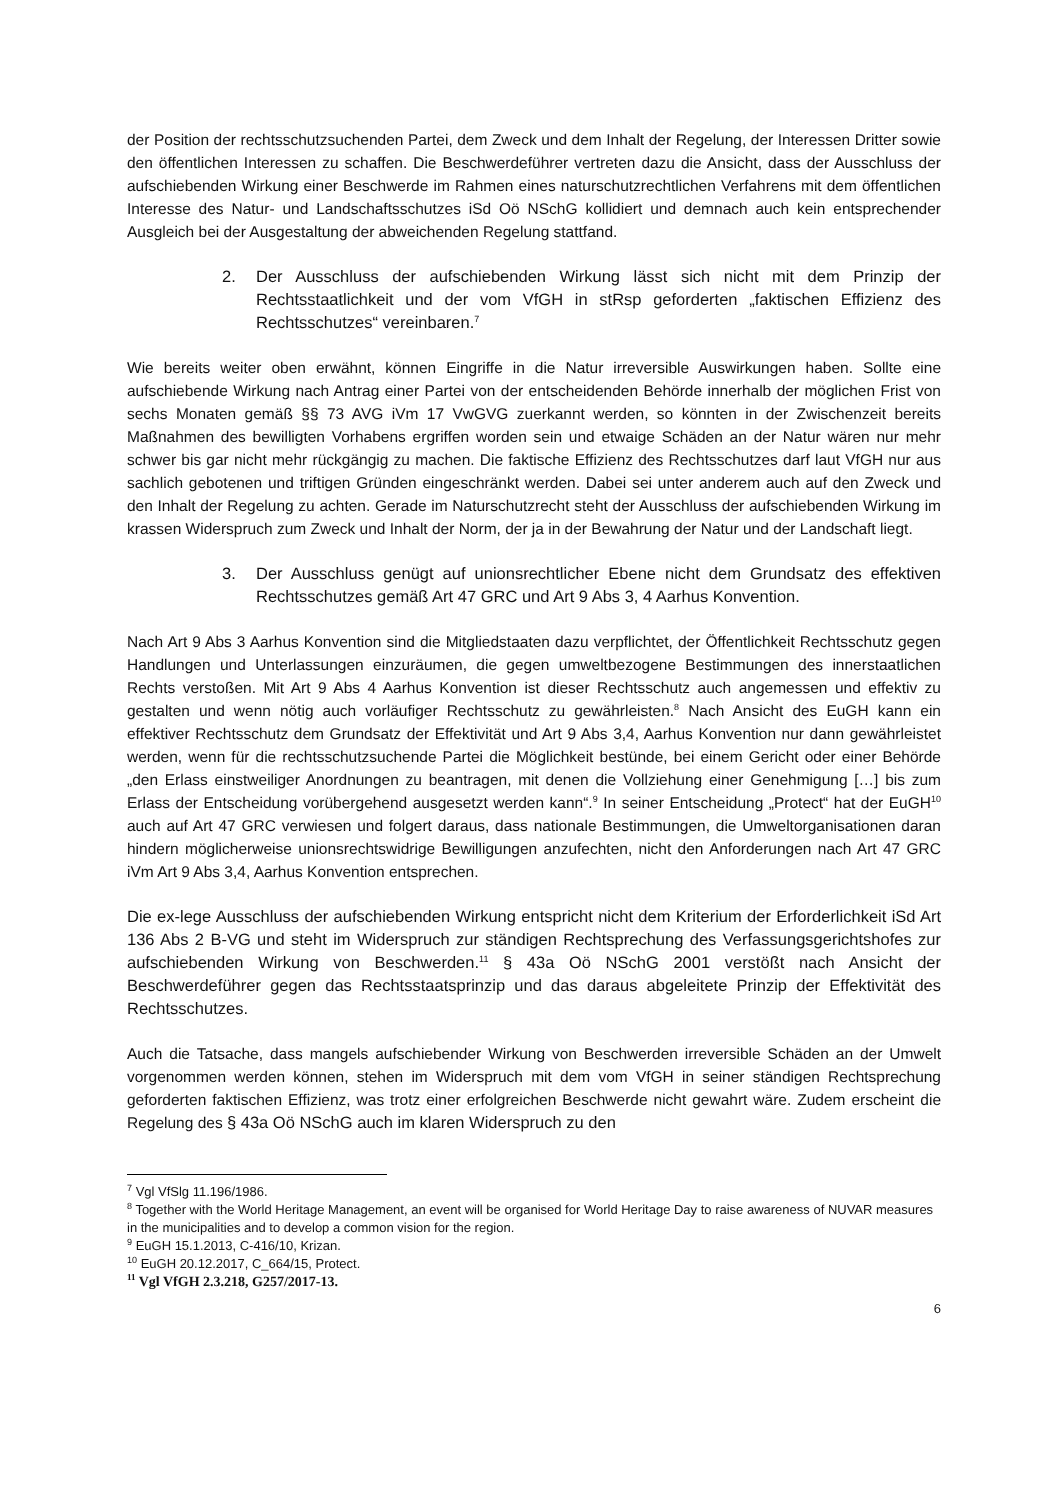der Position der rechtsschutzsuchenden Partei, dem Zweck und dem Inhalt der Regelung, der Interessen Dritter sowie den öffentlichen Interessen zu schaffen. Die Beschwerdeführer vertreten dazu die Ansicht, dass der Ausschluss der aufschiebenden Wirkung einer Beschwerde im Rahmen eines naturschutzrechtlichen Verfahrens mit dem öffentlichen Interesse des Natur- und Landschaftsschutzes iSd Oö NSchG kollidiert und demnach auch kein entsprechender Ausgleich bei der Ausgestaltung der abweichenden Regelung stattfand.
2. Der Ausschluss der aufschiebenden Wirkung lässt sich nicht mit dem Prinzip der Rechtsstaatlichkeit und der vom VfGH in stRsp geforderten „faktischen Effizienz des Rechtsschutzes“ vereinbaren.<sup>7</sup>
Wie bereits weiter oben erwähnt, können Eingriffe in die Natur irreversible Auswirkungen haben. Sollte eine aufschiebende Wirkung nach Antrag einer Partei von der entscheidenden Behörde innerhalb der möglichen Frist von sechs Monaten gemäß §§ 73 AVG iVm 17 VwGVG zuerkannt werden, so könnten in der Zwischenzeit bereits Maßnahmen des bewilligten Vorhabens ergriffen worden sein und etwaige Schäden an der Natur wären nur mehr schwer bis gar nicht mehr rückgängig zu machen. Die faktische Effizienz des Rechtsschutzes darf laut VfGH nur aus sachlich gebotenen und triftigen Gründen eingeschränkt werden. Dabei sei unter anderem auch auf den Zweck und den Inhalt der Regelung zu achten. Gerade im Naturschutzrecht steht der Ausschluss der aufschiebenden Wirkung im krassen Widerspruch zum Zweck und Inhalt der Norm, der ja in der Bewahrung der Natur und der Landschaft liegt.
3. Der Ausschluss genügt auf unionsrechtlicher Ebene nicht dem Grundsatz des effektiven Rechtsschutzes gemäß Art 47 GRC und Art 9 Abs 3, 4 Aarhus Konvention.
Nach Art 9 Abs 3 Aarhus Konvention sind die Mitgliedstaaten dazu verpflichtet, der Öffentlichkeit Rechtsschutz gegen Handlungen und Unterlassungen einzuräumen, die gegen umweltbezogene Bestimmungen des innerstaatlichen Rechts verstoßen. Mit Art 9 Abs 4 Aarhus Konvention ist dieser Rechtsschutz auch angemessen und effektiv zu gestalten und wenn nötig auch vorläufiger Rechtsschutz zu gewährleisten.<sup>8</sup> Nach Ansicht des EuGH kann ein effektiver Rechtsschutz dem Grundsatz der Effektivität und Art 9 Abs 3,4, Aarhus Konvention nur dann gewährleistet werden, wenn für die rechtsschutzsuchende Partei die Möglichkeit bestünde, bei einem Gericht oder einer Behörde „den Erlass einstweiliger Anordnungen zu beantragen, mit denen die Vollziehung einer Genehmigung […] bis zum Erlass der Entscheidung vorübergehend ausgesetzt werden kann“.<sup>9</sup> In seiner Entscheidung „Protect“ hat der EuGH<sup>10</sup> auch auf Art 47 GRC verwiesen und folgert daraus, dass nationale Bestimmungen, die Umweltorganisationen daran hindern möglicherweise unionsrechtswidrige Bewilligungen anzufechten, nicht den Anforderungen nach Art 47 GRC iVm Art 9 Abs 3,4, Aarhus Konvention entsprechen.
Die ex-lege Ausschluss der aufschiebenden Wirkung entspricht nicht dem Kriterium der Erforderlichkeit iSd Art 136 Abs 2 B-VG und steht im Widerspruch zur ständigen Rechtsprechung des Verfassungsgerichtshofes zur aufschiebenden Wirkung von Beschwerden.<sup>11</sup> § 43a Oö NSchG 2001 verstößt nach Ansicht der Beschwerdeführer gegen das Rechtsstaatsprinzip und das daraus abgeleitete Prinzip der Effektivität des Rechtsschutzes.
Auch die Tatsache, dass mangels aufschiebender Wirkung von Beschwerden irreversible Schäden an der Umwelt vorgenommen werden können, stehen im Widerspruch mit dem vom VfGH in seiner ständigen Rechtsprechung geforderten faktischen Effizienz, was trotz einer erfolgreichen Beschwerde nicht gewahrt wäre. Zudem erscheint die Regelung des § 43a Oö NSchG auch im klaren Widerspruch zu den
<sup>7</sup> Vgl VfSlg 11.196/1986.
<sup>8</sup> Together with the World Heritage Management, an event will be organised for World Heritage Day to raise awareness of NUVAR measures in the municipalities and to develop a common vision for the region.
<sup>9</sup> EuGH 15.1.2013, C-416/10, Krizan.
<sup>10</sup> EuGH 20.12.2017, C_664/15, Protect.
<sup>11</sup> Vgl VfGH 2.3.218, G257/2017-13.
6